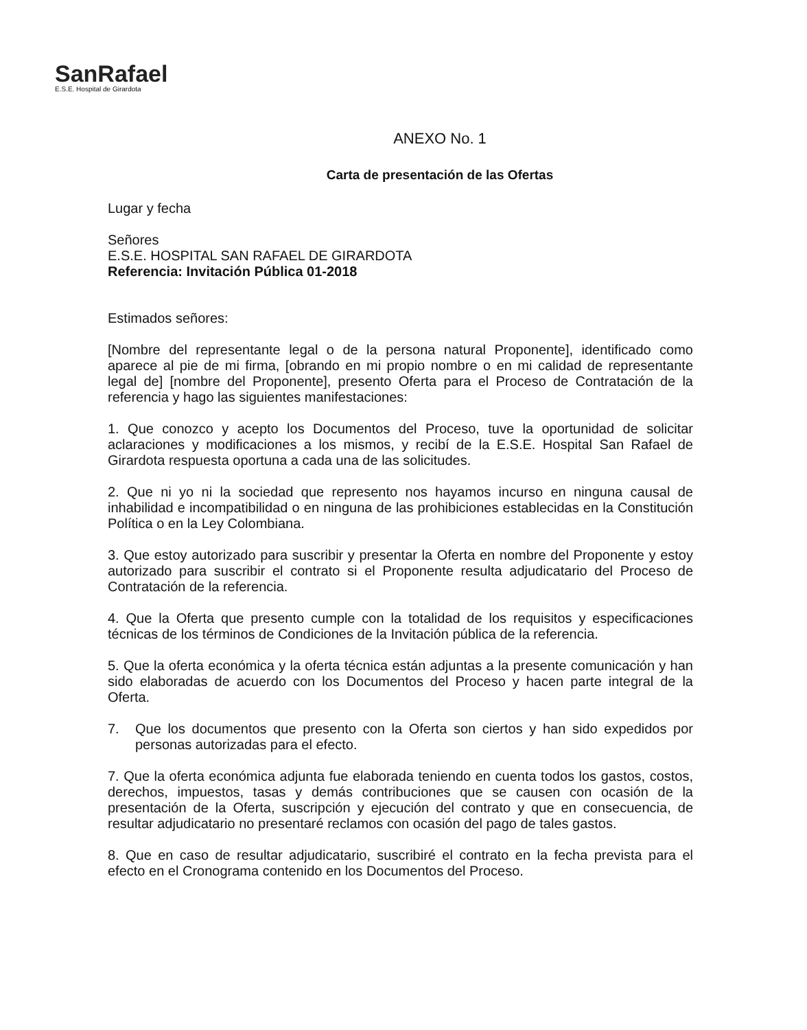SanRafael
E.S.E. Hospital de Girardota
ANEXO No. 1
Carta de presentación de las Ofertas
Lugar y fecha
Señores
E.S.E. HOSPITAL SAN RAFAEL DE GIRARDOTA
Referencia: Invitación Pública 01-2018
Estimados señores:
[Nombre del representante legal o de la persona natural Proponente], identificado como aparece al pie de mi firma, [obrando en mi propio nombre o en mi calidad de representante legal de] [nombre del Proponente], presento Oferta para el Proceso de Contratación de la referencia y hago las siguientes manifestaciones:
1. Que conozco y acepto los Documentos del Proceso, tuve la oportunidad de solicitar aclaraciones y modificaciones a los mismos, y recibí de la E.S.E. Hospital San Rafael de Girardota respuesta oportuna a cada una de las solicitudes.
2. Que ni yo ni la sociedad que represento nos hayamos incurso en ninguna causal de inhabilidad e incompatibilidad o en ninguna de las prohibiciones establecidas en la Constitución Política o en la Ley Colombiana.
3. Que estoy autorizado para suscribir y presentar la Oferta en nombre del Proponente y estoy autorizado para suscribir el contrato si el Proponente resulta adjudicatario del Proceso de Contratación de la referencia.
4. Que la Oferta que presento cumple con la totalidad de los requisitos y especificaciones técnicas de los términos de Condiciones de la Invitación pública de la referencia.
5. Que la oferta económica y la oferta técnica están adjuntas a la presente comunicación y han sido elaboradas de acuerdo con los Documentos del Proceso y hacen parte integral de la Oferta.
7. Que los documentos que presento con la Oferta son ciertos y han sido expedidos por personas autorizadas para el efecto.
7. Que la oferta económica adjunta fue elaborada teniendo en cuenta todos los gastos, costos, derechos, impuestos, tasas y demás contribuciones que se causen con ocasión de la presentación de la Oferta, suscripción y ejecución del contrato y que en consecuencia, de resultar adjudicatario no presentaré reclamos con ocasión del pago de tales gastos.
8. Que en caso de resultar adjudicatario, suscribiré el contrato en la fecha prevista para el efecto en el Cronograma contenido en los Documentos del Proceso.